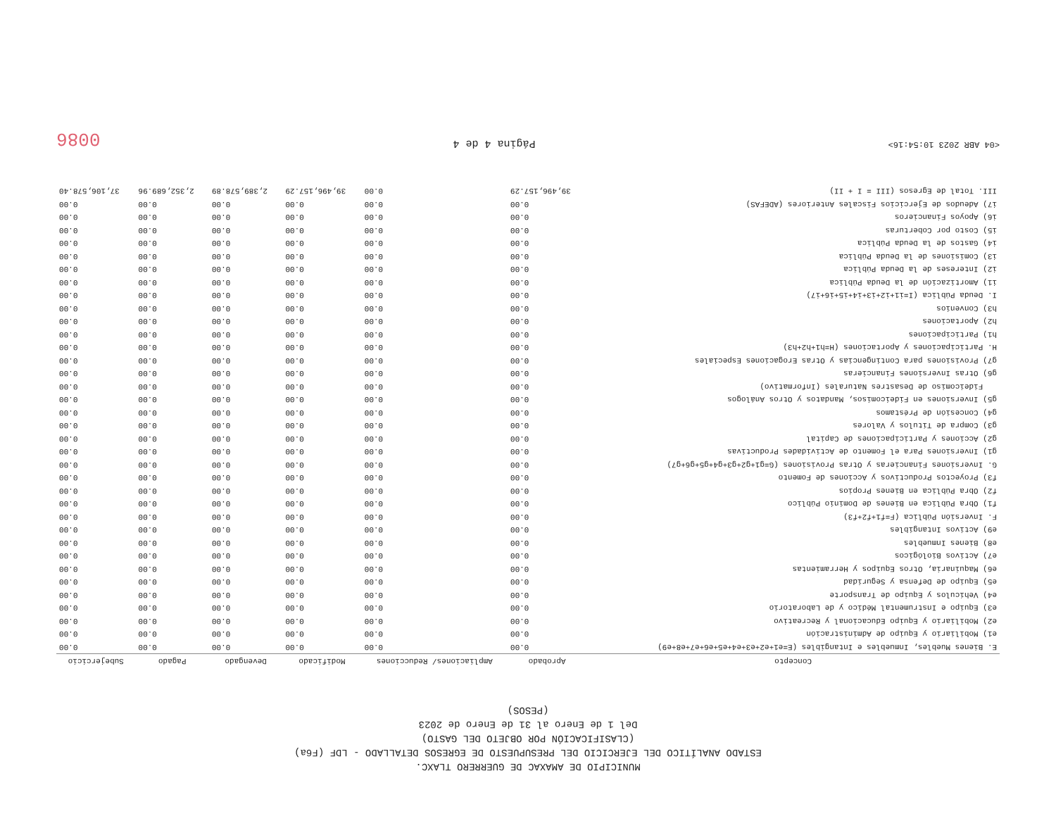MUNICIPIO DE AMAXAC DE GUERRERO TLAXC.
ESTADO ANALÍTICO DEL EJERCICIO DEL PRESUPUESTO DE EGRESOS DETALLADO - LDF (F6a)
(CLASIFICACIÓN POR OBJETO DEL GASTO)
Del 1 de Enero al 31 de Enero de 2023
(PESOS)
| Concepto | Aprobado | Ampliaciones/ Reducciones | Modificado | Devengado | Pagado | Subejercicio |
| --- | --- | --- | --- | --- | --- | --- |
| E. Bienes Muebles, Inmuebles e Intangibles (E=e1+e2+e3+e4+e5+e6+e7+e8+e9) | 0.00 | 0.00 | 0.00 | 0.00 | 0.00 | 0.00 |
| e1) Mobiliario y Equipo de Administración | 0.00 | 0.00 | 0.00 | 0.00 | 0.00 | 0.00 |
| e2) Mobiliario y Equipo Educacional y Recreativo | 0.00 | 0.00 | 0.00 | 0.00 | 0.00 | 0.00 |
| e3) Equipo e Instrumental Médico y de Laboratorio | 0.00 | 0.00 | 0.00 | 0.00 | 0.00 | 0.00 |
| e4) Vehículos y Equipo de Transporte | 0.00 | 0.00 | 0.00 | 0.00 | 0.00 | 0.00 |
| e5) Equipo de Defensa y Seguridad | 0.00 | 0.00 | 0.00 | 0.00 | 0.00 | 0.00 |
| e6) Maquinaria, Otros Equipos y Herramientas | 0.00 | 0.00 | 0.00 | 0.00 | 0.00 | 0.00 |
| e7) Activos Biológicos | 0.00 | 0.00 | 0.00 | 0.00 | 0.00 | 0.00 |
| e8) Bienes Inmuebles | 0.00 | 0.00 | 0.00 | 0.00 | 0.00 | 0.00 |
| e9) Activos Intangibles | 0.00 | 0.00 | 0.00 | 0.00 | 0.00 | 0.00 |
| F. Inversión Pública (F=f1+f2+f3) | 0.00 | 0.00 | 0.00 | 0.00 | 0.00 | 0.00 |
| f1) Obra Pública en Bienes de Dominio Público | 0.00 | 0.00 | 0.00 | 0.00 | 0.00 | 0.00 |
| f2) Obra Pública en Bienes Propios | 0.00 | 0.00 | 0.00 | 0.00 | 0.00 | 0.00 |
| f3) Proyectos Productivos y Acciones de Fomento | 0.00 | 0.00 | 0.00 | 0.00 | 0.00 | 0.00 |
| G. Inversiones Financieras y Otras Provisiones (G=g1+g2+g3+g4+g5+g6+g7) | 0.00 | 0.00 | 0.00 | 0.00 | 0.00 | 0.00 |
| g1) Inversiones Para el Fomento de Actividades Productivas | 0.00 | 0.00 | 0.00 | 0.00 | 0.00 | 0.00 |
| g2) Acciones y Participaciones de Capital | 0.00 | 0.00 | 0.00 | 0.00 | 0.00 | 0.00 |
| g3) Compra de Títulos y Valores | 0.00 | 0.00 | 0.00 | 0.00 | 0.00 | 0.00 |
| g4) Concesión de Préstamos | 0.00 | 0.00 | 0.00 | 0.00 | 0.00 | 0.00 |
| g5) Inversiones en Fideicomisos, Mandatos y Otros Análogos | 0.00 | 0.00 | 0.00 | 0.00 | 0.00 | 0.00 |
| Fideicomiso de Desastres Naturales (Informativo) | 0.00 | 0.00 | 0.00 | 0.00 | 0.00 | 0.00 |
| g6) Otras Inversiones Financieras | 0.00 | 0.00 | 0.00 | 0.00 | 0.00 | 0.00 |
| g7) Provisiones para Contingencias y Otras Erogaciones Especiales | 0.00 | 0.00 | 0.00 | 0.00 | 0.00 | 0.00 |
| H. Participaciones y Aportaciones (H=h1+h2+h3) | 0.00 | 0.00 | 0.00 | 0.00 | 0.00 | 0.00 |
| h1) Participaciones | 0.00 | 0.00 | 0.00 | 0.00 | 0.00 | 0.00 |
| h2) Aportaciones | 0.00 | 0.00 | 0.00 | 0.00 | 0.00 | 0.00 |
| h3) Convenios | 0.00 | 0.00 | 0.00 | 0.00 | 0.00 | 0.00 |
| I. Deuda Pública (I=i1+i2+i3+i4+i5+i6+i7) | 0.00 | 0.00 | 0.00 | 0.00 | 0.00 | 0.00 |
| i1) Amortización de la Deuda Pública | 0.00 | 0.00 | 0.00 | 0.00 | 0.00 | 0.00 |
| i2) Intereses de la Deuda Pública | 0.00 | 0.00 | 0.00 | 0.00 | 0.00 | 0.00 |
| i3) Comisiones de la Deuda Pública | 0.00 | 0.00 | 0.00 | 0.00 | 0.00 | 0.00 |
| i4) Gastos de la Deuda Pública | 0.00 | 0.00 | 0.00 | 0.00 | 0.00 | 0.00 |
| i5) Costo por Coberturas | 0.00 | 0.00 | 0.00 | 0.00 | 0.00 | 0.00 |
| i6) Apoyos Financieros | 0.00 | 0.00 | 0.00 | 0.00 | 0.00 | 0.00 |
| i7) Adeudos de Ejercicios Fiscales Anteriores (ADEFAS) | 0.00 | 0.00 | 0.00 | 0.00 | 0.00 | 0.00 |
| III. Total de Egresos (III = I + II) | 39,496,157.29 | 0.00 | 39,496,157.29 | 2,389,578.89 | 2,352,689.96 | 37,106,578.40 |
<04 ABR 2023 10:54:16> Página 4 de 4 0086